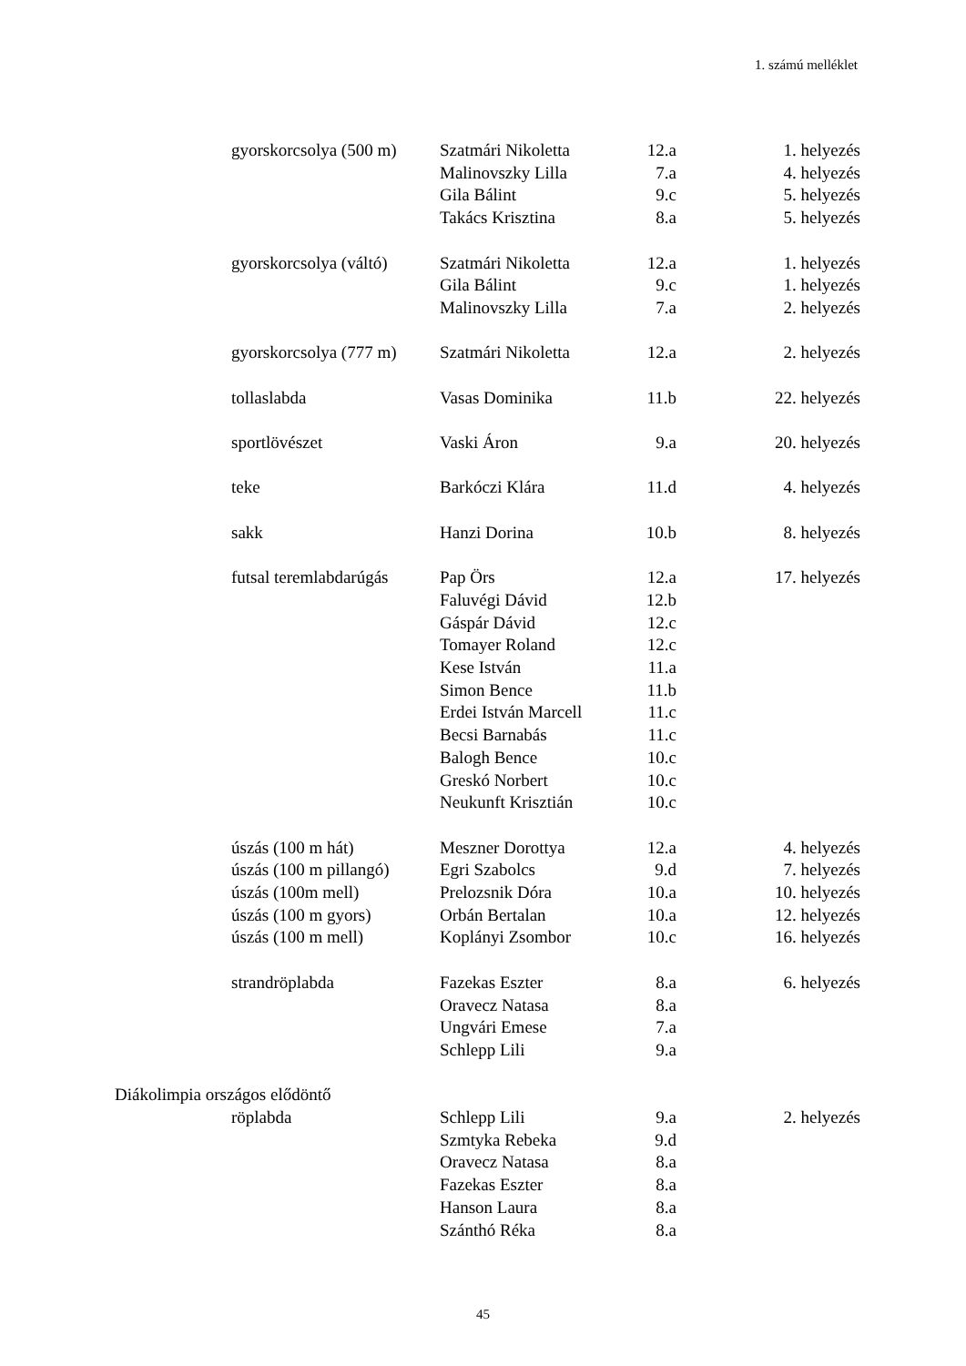1. számú melléklet
| gyorskorcsolya (500 m) | Szatmári Nikoletta | 12.a | 1. helyezés |
| | Malinovszky Lilla | 7.a | 4. helyezés |
| | Gila Bálint | 9.c | 5. helyezés |
| | Takács Krisztina | 8.a | 5. helyezés |
| gyorskorcsolya (váltó) | Szatmári Nikoletta | 12.a | 1. helyezés |
| | Gila Bálint | 9.c | 1. helyezés |
| | Malinovszky Lilla | 7.a | 2. helyezés |
| gyorskorcsolya (777 m) | Szatmári Nikoletta | 12.a | 2. helyezés |
| tollaslabda | Vasas Dominika | 11.b | 22. helyezés |
| sportlövészet | Vaski Áron | 9.a | 20. helyezés |
| teke | Barkóczi Klára | 11.d | 4. helyezés |
| sakk | Hanzi Dorina | 10.b | 8. helyezés |
| futsal teremlabdarúgás | Pap Örs | 12.a | 17. helyezés |
| | Faluvégi Dávid | 12.b | |
| | Gáspár Dávid | 12.c | |
| | Tomayer Roland | 12.c | |
| | Kese István | 11.a | |
| | Simon Bence | 11.b | |
| | Erdei István Marcell | 11.c | |
| | Becsi Barnabás | 11.c | |
| | Balogh Bence | 10.c | |
| | Greskó Norbert | 10.c | |
| | Neukunft Krisztián | 10.c | |
| úszás (100 m hát) | Meszner Dorottya | 12.a | 4. helyezés |
| úszás (100 m pillangó) | Egri Szabolcs | 9.d | 7. helyezés |
| úszás (100m mell) | Prelozsnik Dóra | 10.a | 10. helyezés |
| úszás (100 m gyors) | Orbán Bertalan | 10.a | 12. helyezés |
| úszás (100 m mell) | Koplányi Zsombor | 10.c | 16. helyezés |
| strandröplabda | Fazekas Eszter | 8.a | 6. helyezés |
| | Oravecz Natasa | 8.a | |
| | Ungvári Emese | 7.a | |
| | Schlepp Lili | 9.a | |
| Diákolimpia országos elődöntő | | | |
| röplabda | Schlepp Lili | 9.a | 2. helyezés |
| | Szmtyka Rebeka | 9.d | |
| | Oravecz Natasa | 8.a | |
| | Fazekas Eszter | 8.a | |
| | Hanson Laura | 8.a | |
| | Szánthó Réka | 8.a | |
45